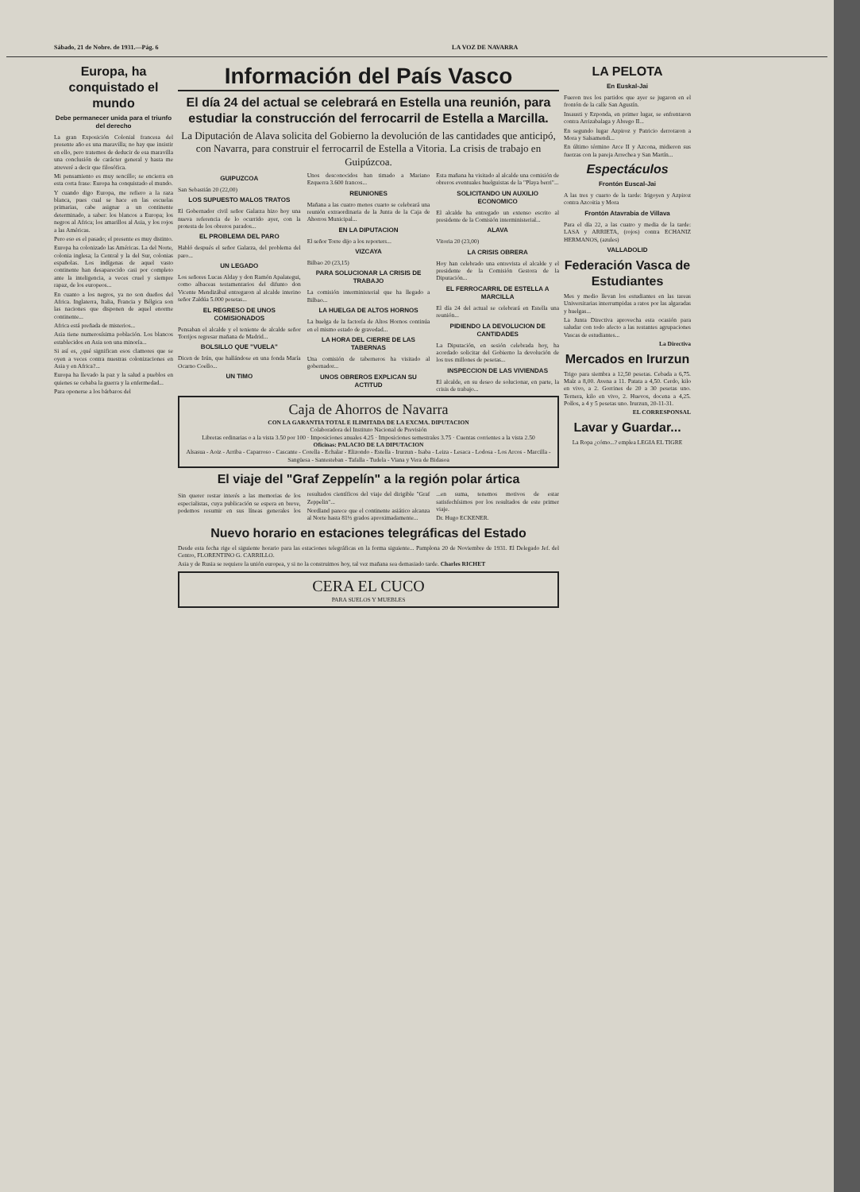Sábado, 21 de Nobre. de 1931.—Pág. 6 LA VOZ DE NAVARRA
Europa, ha conquistado el mundo
Debe permanecer unida para el triunfo del derecho
La gran Exposición Colonial francesa del presente año es una maravilla; no hay que insistir en ello, pero tratemos de deducir de esa maravilla una conclusión de carácter general y hasta me atreveré a decir que filosófica.
Mi pensamiento es muy sencillo; se encierra en esta corta frase: Europa ha conquistado el mundo.
Y cuando digo Europa, me refiero a la raza blanca, pues cual se hace en las escuelas primarias, cabe asignar a un continente determinado, a saber: los blancos a Europa; los negros al Africa; los amarillos al Asia, y los rojos a las Américas.
Pero eso es el pasado; el presente es muy distinto.
Europa ha colonizado las Américas. La del Norte, colonia inglesa; la Central y la del Sur, colonias españolas. Los indígenas de aquel vasto continente han desaparecido casi por completo ante la inteligencia, a veces cruel y siempre rapaz, de los europeos...
En cuanto a los negros, ya no son dueños del Africa. Inglaterra, Italia, Francia y Bélgica son las naciones que disponen de aquel enorme continente...
Africa está preñada de misterios...
Asia tiene numerosísima población. Los blancos establecidos en Asia son una minoría...
Si así es, ¿qué significan esos clamores que se oyen a veces contra nuestras colonizaciones en Asia y en Africa?...
Europa ha llevado la paz y la salud a pueblos en quienes se cebaba la guerra y la enfermedad...
Para oponerse a los bárbaros del
Información del País Vasco
El día 24 del actual se celebrará en Estella una reunión, para estudiar la construcción del ferrocarril de Estella a Marcilla.
La Diputación de Alava solicita del Gobierno la devolución de las cantidades que anticipó, con Navarra, para construir el ferrocarril de Estella a Vitoria. La crisis de trabajo en Guipúzcoa.
GUIPUZCOA
San Sebastián 20 (22,00)
LOS SUPUESTO MALOS TRATOS
El Gobernador civil señor Galarza hizo hoy una nueva referencia de lo ocurrido ayer, con la protesta de los obreros parados...
EL PROBLEMA DEL PARO
Habló después el señor Galarza, del problema del paro...
UN LEGADO
Los señores Lucas Alday y don Ramón Apalategui, como albaceas testamentarios del difunto don Vicente Mendizábal entregaron al alcalde interino señor Zaldúa 5.000 pesetas...
EL REGRESO DE UNOS COMISIONADOS
Pensaban el alcalde y el teniente de alcalde señor Torrijos regresar mañana de Madrid...
BOLSILLO QUE "VUELA"
Dicen de Irún, que hallándose en una fonda María Ocarno Coello...
UN TIMO
Unos desconocidos han timado a Mariano Ezquerra 3.600 francos...
REUNIONES
Mañana a las cuatro menos cuarto se celebrará una reunión extraordinaria de la Junta de la Caja de Ahorros Municipal...
EN LA DIPUTACION
El señor Torre dijo a los reporters...
VIZCAYA
Bilbao 20 (23,15)
PARA SOLUCIONAR LA CRISIS DE TRABAJO
La comisión interministerial que ha llegado a Bilbao...
LA HUELGA DE ALTOS HORNOS
La huelga de la factoría de Altos Hornos continúa en el mismo estado de gravedad...
LA HORA DEL CIERRE DE LAS TABERNAS
Una comisión de taberneros ha visitado al gobernador...
UNOS OBREROS EXPLICAN SU ACTITUD
Esta mañana ha visitado al alcalde una comisión de obreros eventuales huelguistas de la "Playa berri"...
SOLICITANDO UN AUXILIO ECONOMICO
El alcalde ha entregado un extenso escrito al presidente de la Comisión interministerial...
ALAVA
Vitoria 20 (23,00)
LA CRISIS OBRERA
Hoy han celebrado una entrevista el alcalde y el presidente de la Comisión Gestora de la Diputación...
EL FERROCARRIL DE ESTELLA A MARCILLA
El día 24 del actual se celebrará en Estella una reunión...
PIDIENDO LA DEVOLUCION DE CANTIDADES
La Diputación, en sesión celebrada hoy, ha acordado solicitar del Gobierno la devolución de los tres millones de pesetas...
INSPECCION DE LAS VIVIENDAS
El alcalde, en su deseo de solucionar, en parte, la crisis de trabajo...
Caja de Ahorros de Navarra
CON LA GARANTIA TOTAL E ILIMITADA DE LA EXCMA. DIPUTACION
Colaboradora del Instituto Nacional de Previsión
Libretas ordinarias o a la vista 3.50 por 100 · Imposiciones anuales 4.25 · Imposiciones semestrales 3.75 · Cuentas corrientes a la vista 2.50
Oficinas: PALACIO DE LA DIPUTACION
Alsasua - Aoiz - Arriba - Caparroso - Cascante - Corella - Echalar - Elizondo - Estella - Irurzun - Isaba - Leiza - Lesaca - Lodosa - Los Arcos - Marcilla - Sangüesa - Santesteban - Tafalla - Tudela - Viana y Vera de Bidasoa
El viaje del "Graf Zeppelín" a la región polar ártica
Sin querer restar interés a las memorias de los especialistas, cuya publicación se espera en breve, podemos resumir en sus líneas generales los resultados científicos del viaje del dirigible "Graf Zeppelin"...
Nordland parece que el continente asiático alcanza al Norte hasta 81½ grados aproximadamente...
...en suma, tenemos motivos de estar satisfechísimos por los resultados de este primer viaje.
Dr. Hugo ECKENER.
Nuevo horario en estaciones telegráficas del Estado
Desde esta fecha rige el siguiente horario para las estaciones telegráficas en la forma siguiente... Pamplona 20 de Noviembre de 1931. El Delegado Jef. del Centro, FLORENTINO G. CARRILLO.
Asia y de Rusia se requiere la unión europea, y si no la construimos hoy, tal vez mañana sea demasiado tarde. Charles RICHET
CERA EL CUCO
PARA SUELOS Y MUEBLES
LA PELOTA
En Euskal-Jai
Fueron tres los partidos que ayer se jugaron en el frontón de la calle San Agustín.
Insausti y Ezponda, en primer lugar, se enfrentaron contra Arrizabalaga y Abrego II...
En segundo lugar Azpiroz y Patricio derrotaron a Mora y Salsamendi...
En último término Arce II y Azcona, midieron sus fuerzas con la pareja Arrechea y San Martín...
Espectáculos
Frontón Euscal-Jai
A las tres y cuarto de la tarde: Irigoyen y Azpiroz contra Azcoitia y Mora
Frontón Atavrabia de Villava
Para el día 22, a las cuatro y media de la tarde: LASA y ARRIETA, (rojos) contra ECHANIZ HERMANOS, (azules)
VALLADOLID
Federación Vasca de Estudiantes
Mes y medio llevan los estudiantes en las tareas Universitarias interrumpidas a ratos por las algaradas y huelgas...
La Junta Directiva aprovecha esta ocasión para saludar con todo afecto a las restantes agrupaciones Vascas de estudiantes...
La Directiva
Mercados en Irurzun
Trigo para siembra a 12,50 pesetas. Cebada a 6,75. Maíz a 8,00. Avena a 11. Patata a 4,50. Cerdo, kilo en vivo, a 2. Gorrines de 20 a 30 pesetas uno. Ternera, kilo en vivo, 2. Huevos, docena a 4,25. Pollos, a 4 y 5 pesetas uno. Irurzun, 20-11-31.
EL CORRESPONSAL
Lavar y Guardar...
La Ropa ¿cómo...? emplea LEGIA EL TIGRE